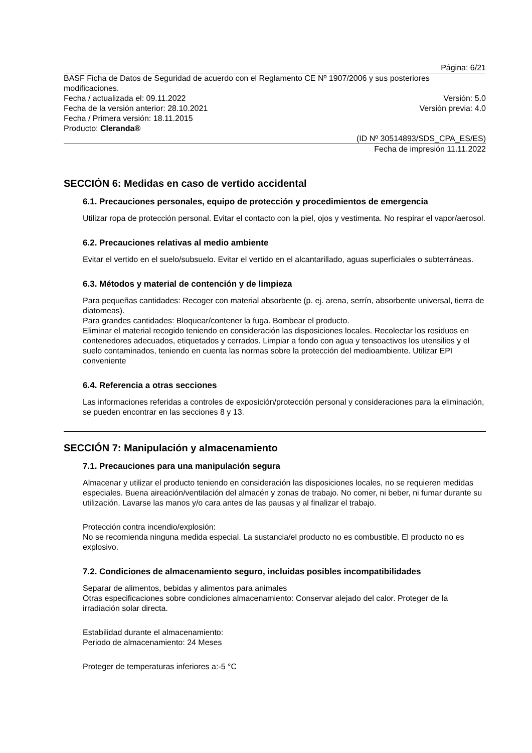Página: 6/21
BASF Ficha de Datos de Seguridad de acuerdo con el Reglamento CE Nº 1907/2006 y sus posteriores modificaciones.
Fecha / actualizada el: 09.11.2022 Versión: 5.0
Fecha de la versión anterior: 28.10.2021 Versión previa: 4.0
Fecha / Primera versión: 18.11.2015
Producto: Cleranda®
(ID Nº 30514893/SDS_CPA_ES/ES)
Fecha de impresión 11.11.2022
SECCIÓN 6: Medidas en caso de vertido accidental
6.1. Precauciones personales, equipo de protección y procedimientos de emergencia
Utilizar ropa de protección personal. Evitar el contacto con la piel, ojos y vestimenta. No respirar el vapor/aerosol.
6.2. Precauciones relativas al medio ambiente
Evitar el vertido en el suelo/subsuelo. Evitar el vertido en el alcantarillado, aguas superficiales o subterráneas.
6.3. Métodos y material de contención y de limpieza
Para pequeñas cantidades: Recoger con material absorbente (p. ej. arena, serrín, absorbente universal, tierra de diatomeas).
Para grandes cantidades: Bloquear/contener la fuga. Bombear el producto.
Eliminar el material recogido teniendo en consideración las disposiciones locales. Recolectar los residuos en contenedores adecuados, etiquetados y cerrados. Limpiar a fondo con agua y tensoactivos los utensilios y el suelo contaminados, teniendo en cuenta las normas sobre la protección del medioambiente. Utilizar EPI conveniente
6.4. Referencia a otras secciones
Las informaciones referidas a controles de exposición/protección personal y consideraciones para la eliminación, se pueden encontrar en las secciones 8 y 13.
SECCIÓN 7: Manipulación y almacenamiento
7.1. Precauciones para una manipulación segura
Almacenar y utilizar el producto teniendo en consideración las disposiciones locales, no se requieren medidas especiales. Buena aireación/ventilación del almacén y zonas de trabajo. No comer, ni beber, ni fumar durante su utilización. Lavarse las manos y/o cara antes de las pausas y al finalizar el trabajo.
Protección contra incendio/explosión:
No se recomienda ninguna medida especial. La sustancia/el producto no es combustible. El producto no es explosivo.
7.2. Condiciones de almacenamiento seguro, incluidas posibles incompatibilidades
Separar de alimentos, bebidas y alimentos para animales
Otras especificaciones sobre condiciones almacenamiento: Conservar alejado del calor. Proteger de la irradiación solar directa.
Estabilidad durante el almacenamiento:
Periodo de almacenamiento: 24 Meses
Proteger de temperaturas inferiores a:-5 °C